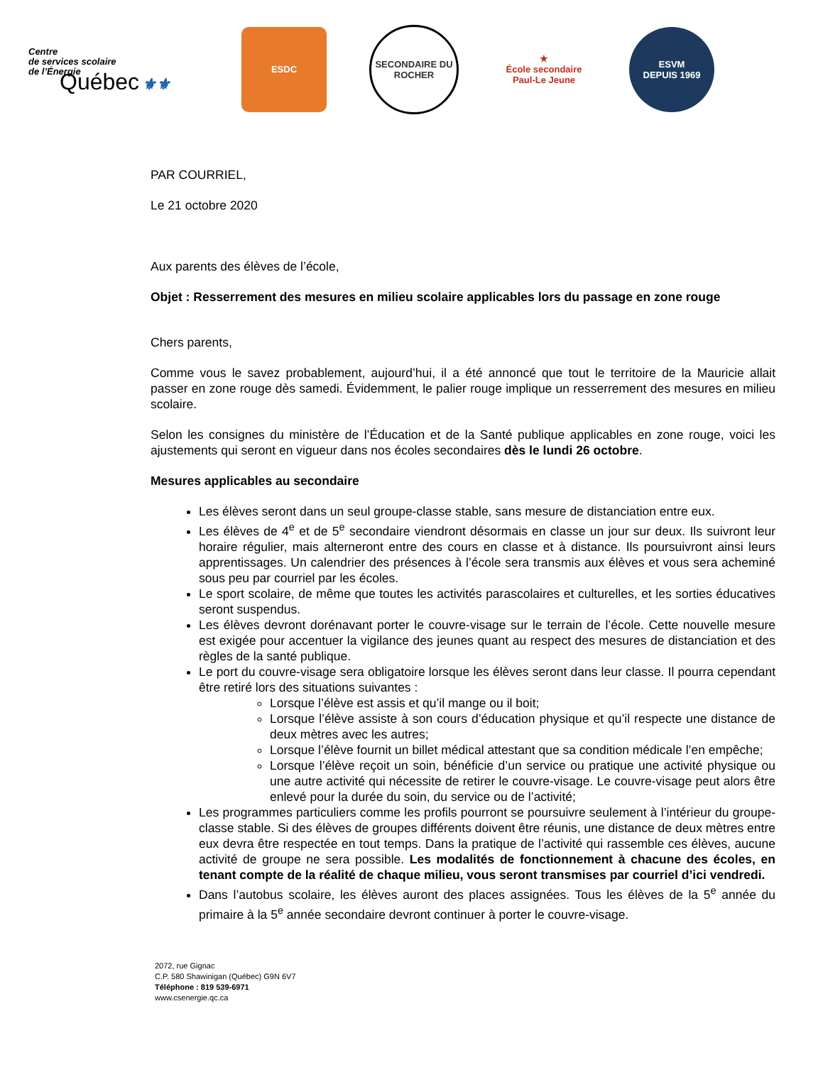Centre
de services scolaire
de l’Énergie
Québec ⚜⚜
ESDC
SECONDAIRE DU ROCHER
★
École secondaire Paul-Le Jeune
ESVM
DEPUIS 1969
PAR COURRIEL,
Le 21 octobre 2020
Aux parents des élèves de l’école,
Objet : Resserrement des mesures en milieu scolaire applicables lors du passage en zone rouge
Chers parents,
Comme vous le savez probablement, aujourd’hui, il a été annoncé que tout le territoire de la Mauricie allait passer en zone rouge dès samedi. Évidemment, le palier rouge implique un resserrement des mesures en milieu scolaire.
Selon les consignes du ministère de l’Éducation et de la Santé publique applicables en zone rouge, voici les ajustements qui seront en vigueur dans nos écoles secondaires dès le lundi 26 octobre.
Mesures applicables au secondaire
Les élèves seront dans un seul groupe-classe stable, sans mesure de distanciation entre eux.
Les élèves de 4<sup>e</sup> et de 5<sup>e</sup> secondaire viendront désormais en classe un jour sur deux. Ils suivront leur horaire régulier, mais alterneront entre des cours en classe et à distance. Ils poursuivront ainsi leurs apprentissages. Un calendrier des présences à l’école sera transmis aux élèves et vous sera acheminé sous peu par courriel par les écoles.
Le sport scolaire, de même que toutes les activités parascolaires et culturelles, et les sorties éducatives seront suspendus.
Les élèves devront dorénavant porter le couvre-visage sur le terrain de l’école. Cette nouvelle mesure est exigée pour accentuer la vigilance des jeunes quant au respect des mesures de distanciation et des règles de la santé publique.
Le port du couvre-visage sera obligatoire lorsque les élèves seront dans leur classe. Il pourra cependant être retiré lors des situations suivantes :
Lorsque l’élève est assis et qu’il mange ou il boit;
Lorsque l’élève assiste à son cours d’éducation physique et qu’il respecte une distance de deux mètres avec les autres;
Lorsque l’élève fournit un billet médical attestant que sa condition médicale l’en empêche;
Lorsque l’élève reçoit un soin, bénéficie d’un service ou pratique une activité physique ou une autre activité qui nécessite de retirer le couvre-visage. Le couvre-visage peut alors être enlevé pour la durée du soin, du service ou de l’activité;
Les programmes particuliers comme les profils pourront se poursuivre seulement à l’intérieur du groupe-classe stable. Si des élèves de groupes différents doivent être réunis, une distance de deux mètres entre eux devra être respectée en tout temps. Dans la pratique de l’activité qui rassemble ces élèves, aucune activité de groupe ne sera possible. Les modalités de fonctionnement à chacune des écoles, en tenant compte de la réalité de chaque milieu, vous seront transmises par courriel d’ici vendredi.
Dans l’autobus scolaire, les élèves auront des places assignées. Tous les élèves de la 5<sup>e</sup> année du primaire à la 5<sup>e</sup> année secondaire devront continuer à porter le couvre-visage.
2072, rue Gignac
C.P. 580 Shawinigan (Québec) G9N 6V7
Téléphone : 819 539-6971
www.csenergie.qc.ca